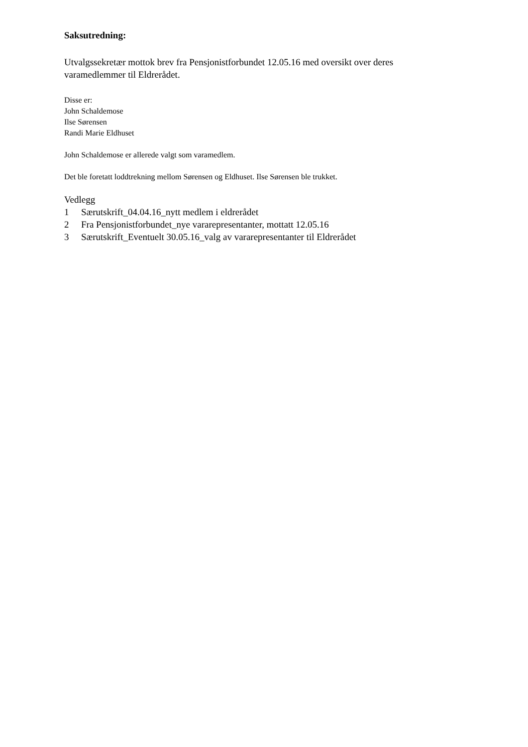Saksutredning:
Utvalgssekretær mottok brev fra Pensjonistforbundet 12.05.16 med oversikt over deres
varamedlemmer til Eldrerådet.
Disse er:
John Schaldemose
Ilse Sørensen
Randi Marie Eldhuset
John Schaldemose er allerede valgt som varamedlem.
Det ble foretatt loddtrekning mellom Sørensen og Eldhuset. Ilse Sørensen ble trukket.
Vedlegg
1 Særutskrift_04.04.16_nytt medlem i eldrerådet
2 Fra Pensjonistforbundet_nye vararepresentanter, mottatt 12.05.16
3 Særutskrift_Eventuelt 30.05.16_valg av vararepresentanter til Eldrerådet